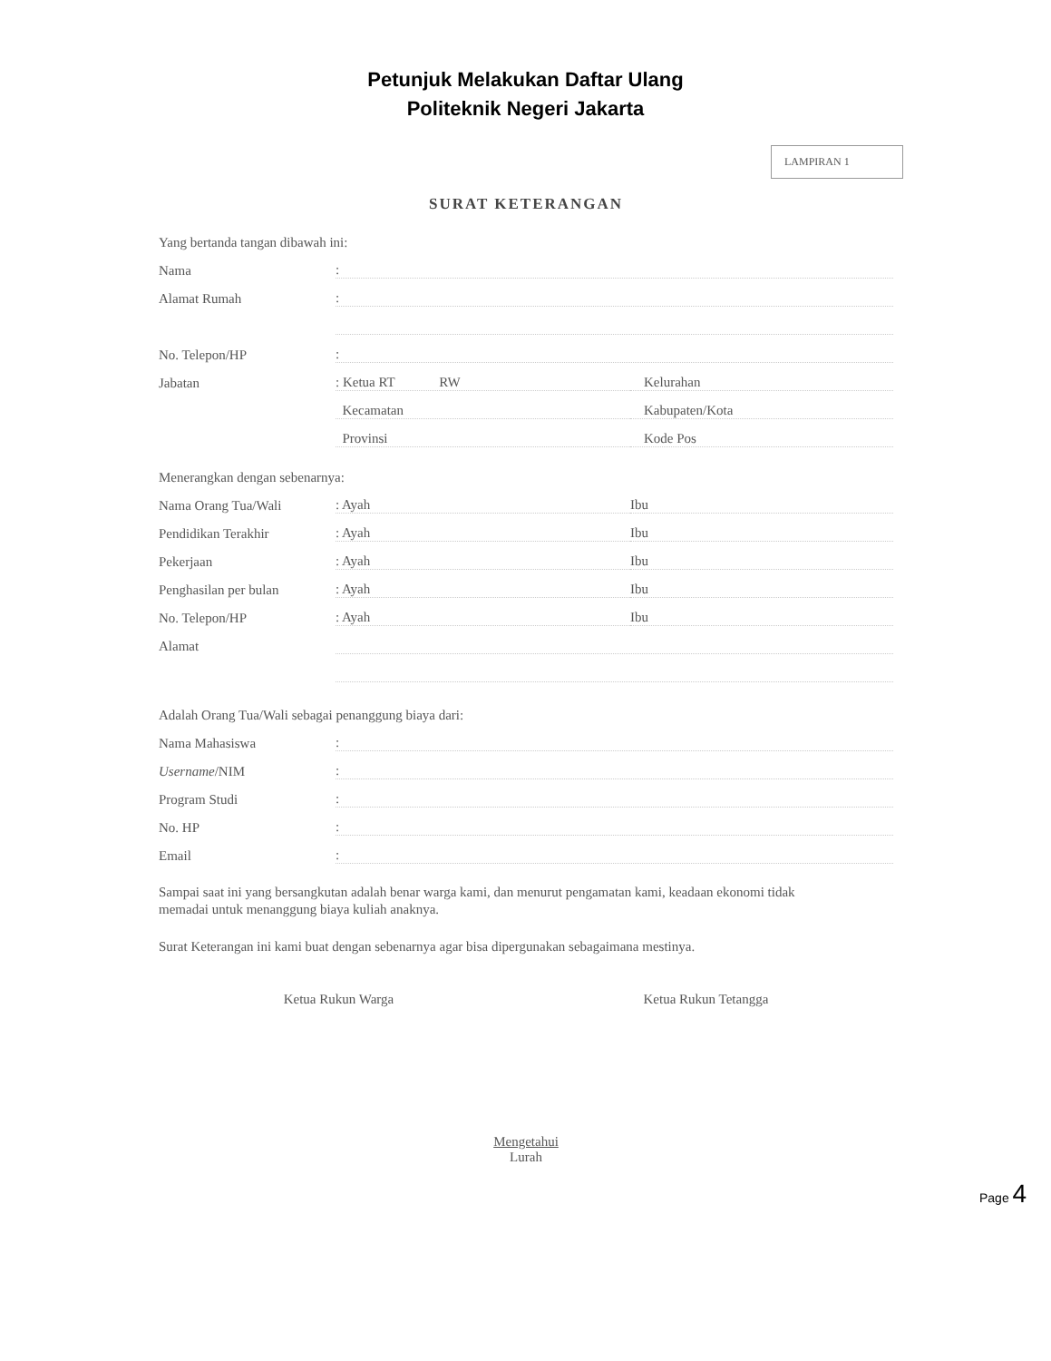Petunjuk Melakukan Daftar Ulang
Politeknik Negeri Jakarta
LAMPIRAN 1
SURAT KETERANGAN
Yang bertanda tangan dibawah ini:
Nama:
Alamat Rumah:
No. Telepon/HP:
Jabatan: Ketua RT RW Kelurahan
Kecamatan Kabupaten/Kota
Provinsi Kode Pos
Menerangkan dengan sebenarnya:
Nama Orang Tua/Wali: Ayah Ibu
Pendidikan Terakhir: Ayah Ibu
Pekerjaan: Ayah Ibu
Penghasilan per bulan: Ayah Ibu
No. Telepon/HP: Ayah Ibu
Alamat
Adalah Orang Tua/Wali sebagai penanggung biaya dari:
Nama Mahasiswa:
Username/NIM:
Program Studi:
No. HP:
Email:
Sampai saat ini yang bersangkutan adalah benar warga kami, dan menurut pengamatan kami, keadaan ekonomi tidak memadai untuk menanggung biaya kuliah anaknya.
Surat Keterangan ini kami buat dengan sebenarnya agar bisa dipergunakan sebagaimana mestinya.
Ketua Rukun Warga Ketua Rukun Tetangga
Mengetahui
Lurah
Page 4